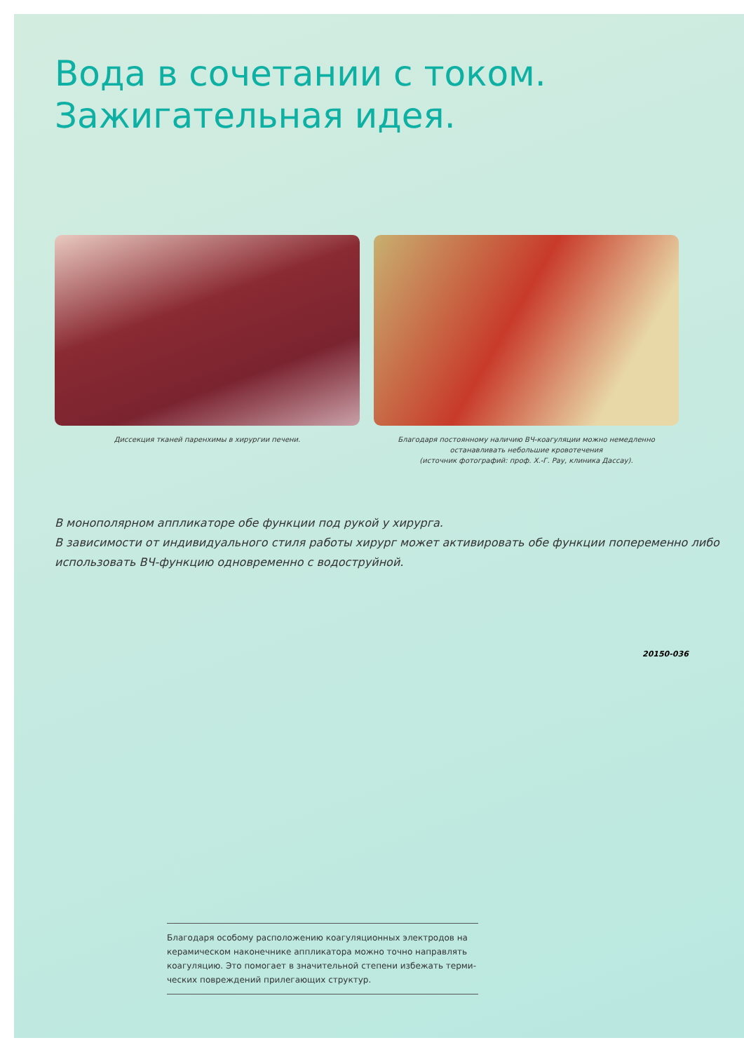Вода в сочетании с током.
Зажигательная идея.
Диссекция тканей паренхимы в хирургии печени. Благодаря постоянному наличию ВЧ-коагуляции можно немедленно останавливать небольшие кровотечения
(источник фотографий: проф. Х.-Г. Рау, клиника Дассау).
В монополярном аппликаторе обе функции под рукой у хирурга.
В зависимости от индивидуального стиля работы хирург может активировать обе функции попеременно либо использовать ВЧ-функцию одновременно с водоструйной.
20150-036
Благодаря особому расположению коагуляционных электродов на керамическом наконечнике аппликатора можно точно направлять коагуляцию. Это помогает в значительной степени избежать терми-ческих повреждений прилегающих структур.